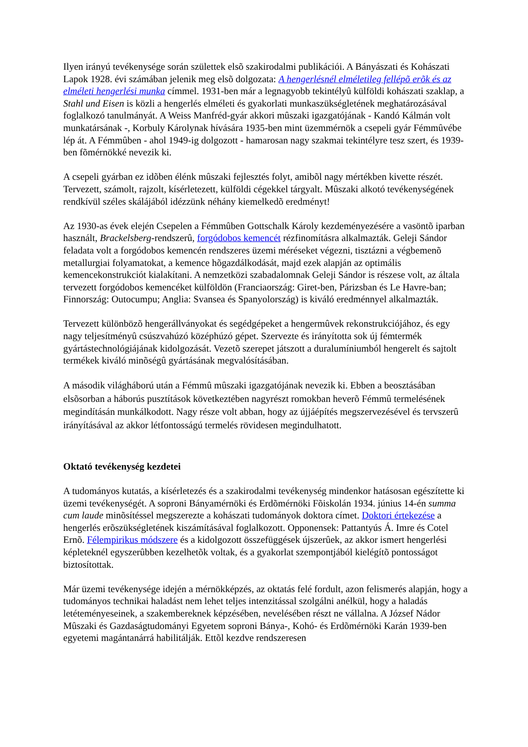Ilyen irányú tevékenysége során születtek elsõ szakirodalmi publikációi. A Bányászati és Kohászati Lapok 1928. évi számában jelenik meg elsõ dolgozata: A hengerlésnél elméletileg fellépõ erõk és az elméleti hengerlési munka címmel. 1931-ben már a legnagyobb tekintélyû külföldi kohászati szaklap, a Stahl und Eisen is közli a hengerlés elméleti és gyakorlati munkaszükségletének meghatározásával foglalkozó tanulmányát. A Weiss Manfréd-gyár akkori mûszaki igazgatójának - Kandó Kálmán volt munkatársának -, Korbuly Károlynak hívására 1935-ben mint üzemmérnök a csepeli gyár Fémmûvébe lép át. A Fémmûben - ahol 1949-ig dolgozott - hamarosan nagy szakmai tekintélyre tesz szert, és 1939-ben fõmérnökké nevezik ki.
A csepeli gyárban ez idõben élénk mûszaki fejlesztés folyt, amibõl nagy mértékben kivette részét. Tervezett, számolt, rajzolt, kísérletezett, külföldi cégekkel tárgyalt. Mûszaki alkotó tevékenységének rendkívül széles skálájából idézzünk néhány kiemelkedõ eredményt!
Az 1930-as évek elején Csepelen a Fémmûben Gottschalk Károly kezdeményezésére a vasöntõ iparban használt, Brackelsberg-rendszerû, forgódobos kemencét rézfinomításra alkalmazták. Geleji Sándor feladata volt a forgódobos kemencén rendszeres üzemi méréseket végezni, tisztázni a végbemenõ metallurgiai folyamatokat, a kemence hõgazdálkodását, majd ezek alapján az optimális kemencekonstrukciót kialakítani. A nemzetközi szabadalomnak Geleji Sándor is részese volt, az általa tervezett forgódobos kemencéket külföldön (Franciaország: Giret-ben, Párizsban és Le Havre-ban; Finnország: Outocumpu; Anglia: Svansea és Spanyolország) is kiváló eredménnyel alkalmazták.
Tervezett különbözõ hengerállványokat és segédgépeket a hengermûvek rekonstrukciójához, és egy nagy teljesítményû csúszvahúzó középhúzó gépet. Szervezte és irányította sok új fémtermék gyártástechnológiájának kidolgozását. Vezetõ szerepet játszott a duralumíniumból hengerelt és sajtolt termékek kiváló minõségû gyártásának megvalósításában.
A második világháború után a Fémmû mûszaki igazgatójának nevezik ki. Ebben a beosztásában elsõsorban a háborús pusztítások következtében nagyrészt romokban heverõ Fémmû termelésének megindításán munkálkodott. Nagy része volt abban, hogy az újjáépítés megszervezésével és tervszerû irányításával az akkor létfontosságú termelés rövidesen megindulhatott.
Oktató tevékenység kezdetei
A tudományos kutatás, a kísérletezés és a szakirodalmi tevékenység mindenkor hatásosan egészítette ki üzemi tevékenységét. A soproni Bányamérnöki és Erdõmérnöki Fõiskolán 1934. június 14-én summa cum laude minõsítéssel megszerezte a kohászati tudományok doktora címet. Doktori értekezése a hengerlés erõszükségletének kiszámításával foglalkozott. Opponensek: Pattantyús Á. Imre és Cotel Ernõ. Félempirikus módszere és a kidolgozott összefüggések újszerûek, az akkor ismert hengerlési képleteknél egyszerûbben kezelhetõk voltak, és a gyakorlat szempontjából kielégítõ pontosságot biztosítottak.
Már üzemi tevékenysége idején a mérnökképzés, az oktatás felé fordult, azon felismerés alapján, hogy a tudományos technikai haladást nem lehet teljes intenzitással szolgálni anélkül, hogy a haladás letéteményeseinek, a szakembereknek képzésében, nevelésében részt ne vállalna. A József Nádor Mûszaki és Gazdaságtudományi Egyetem soproni Bánya-, Kohó- és Erdõmérnöki Karán 1939-ben egyetemi magántanárrá habilitálják. Ettõl kezdve rendszeresen